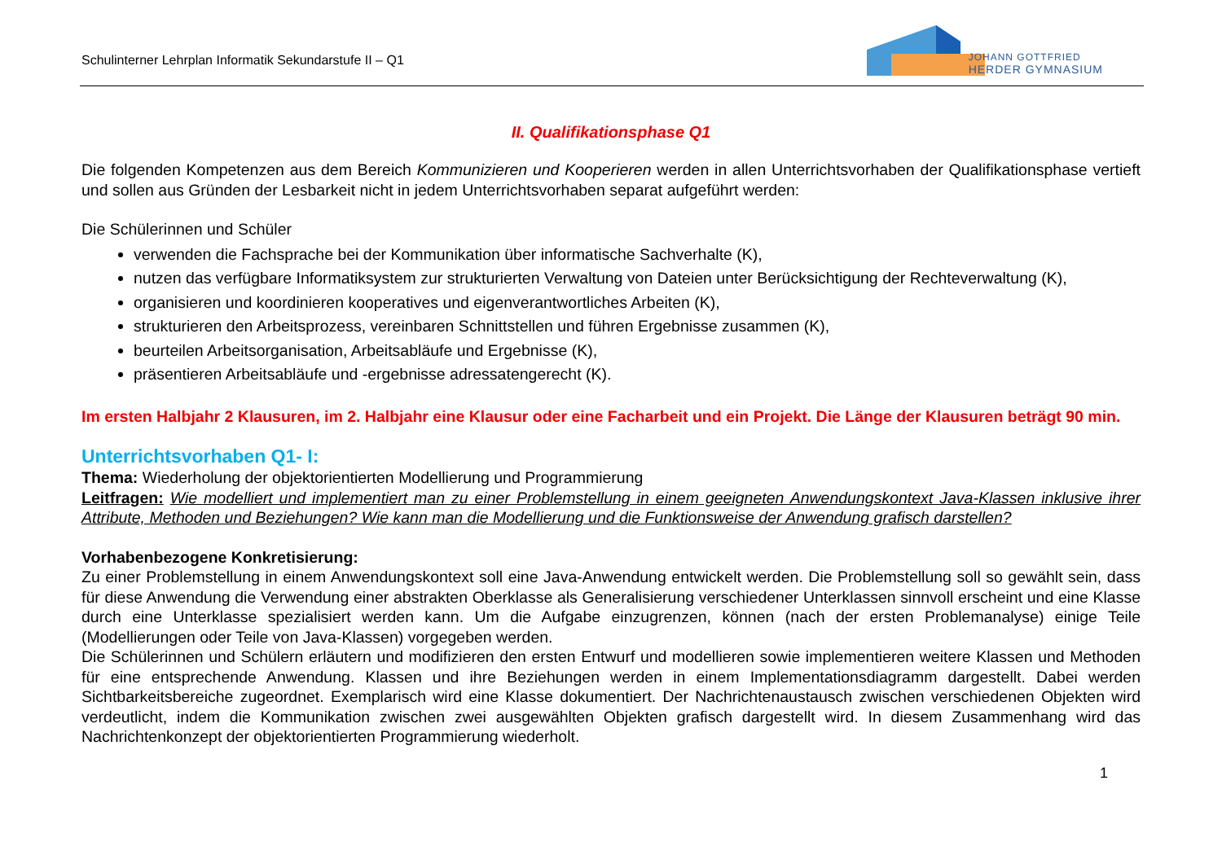Schulinterner Lehrplan Informatik Sekundarstufe II – Q1
JOHANN GOTTFRIED
HERDER GYMNASIUM
II. Qualifikationsphase Q1
Die folgenden Kompetenzen aus dem Bereich Kommunizieren und Kooperieren werden in allen Unterrichtsvorhaben der Qualifikationsphase vertieft und sollen aus Gründen der Lesbarkeit nicht in jedem Unterrichtsvorhaben separat aufgeführt werden:
Die Schülerinnen und Schüler
verwenden die Fachsprache bei der Kommunikation über informatische Sachverhalte (K),
nutzen das verfügbare Informatiksystem zur strukturierten Verwaltung von Dateien unter Berücksichtigung der Rechteverwaltung (K),
organisieren und koordinieren kooperatives und eigenverantwortliches Arbeiten (K),
strukturieren den Arbeitsprozess, vereinbaren Schnittstellen und führen Ergebnisse zusammen (K),
beurteilen Arbeitsorganisation, Arbeitsabläufe und Ergebnisse (K),
präsentieren Arbeitsabläufe und -ergebnisse adressatengerecht (K).
Im ersten Halbjahr 2 Klausuren, im 2. Halbjahr eine Klausur oder eine Facharbeit und ein Projekt. Die Länge der Klausuren beträgt 90 min.
Unterrichtsvorhaben Q1- I:
Thema: Wiederholung der objektorientierten Modellierung und Programmierung
Leitfragen: Wie modelliert und implementiert man zu einer Problemstellung in einem geeigneten Anwendungskontext Java-Klassen inklusive ihrer Attribute, Methoden und Beziehungen? Wie kann man die Modellierung und die Funktionsweise der Anwendung grafisch darstellen?
Vorhabenbezogene Konkretisierung:
Zu einer Problemstellung in einem Anwendungskontext soll eine Java-Anwendung entwickelt werden. Die Problemstellung soll so gewählt sein, dass für diese Anwendung die Verwendung einer abstrakten Oberklasse als Generalisierung verschiedener Unterklassen sinnvoll erscheint und eine Klasse durch eine Unterklasse spezialisiert werden kann. Um die Aufgabe einzugrenzen, können (nach der ersten Problemanalyse) einige Teile (Modellierungen oder Teile von Java-Klassen) vorgegeben werden.
Die Schülerinnen und Schülern erläutern und modifizieren den ersten Entwurf und modellieren sowie implementieren weitere Klassen und Methoden für eine entsprechende Anwendung. Klassen und ihre Beziehungen werden in einem Implementationsdiagramm dargestellt. Dabei werden Sichtbarkeitsbereiche zugeordnet. Exemplarisch wird eine Klasse dokumentiert. Der Nachrichtenaustausch zwischen verschiedenen Objekten wird verdeutlicht, indem die Kommunikation zwischen zwei ausgewählten Objekten grafisch dargestellt wird. In diesem Zusammenhang wird das Nachrichtenkonzept der objektorientierten Programmierung wiederholt.
1